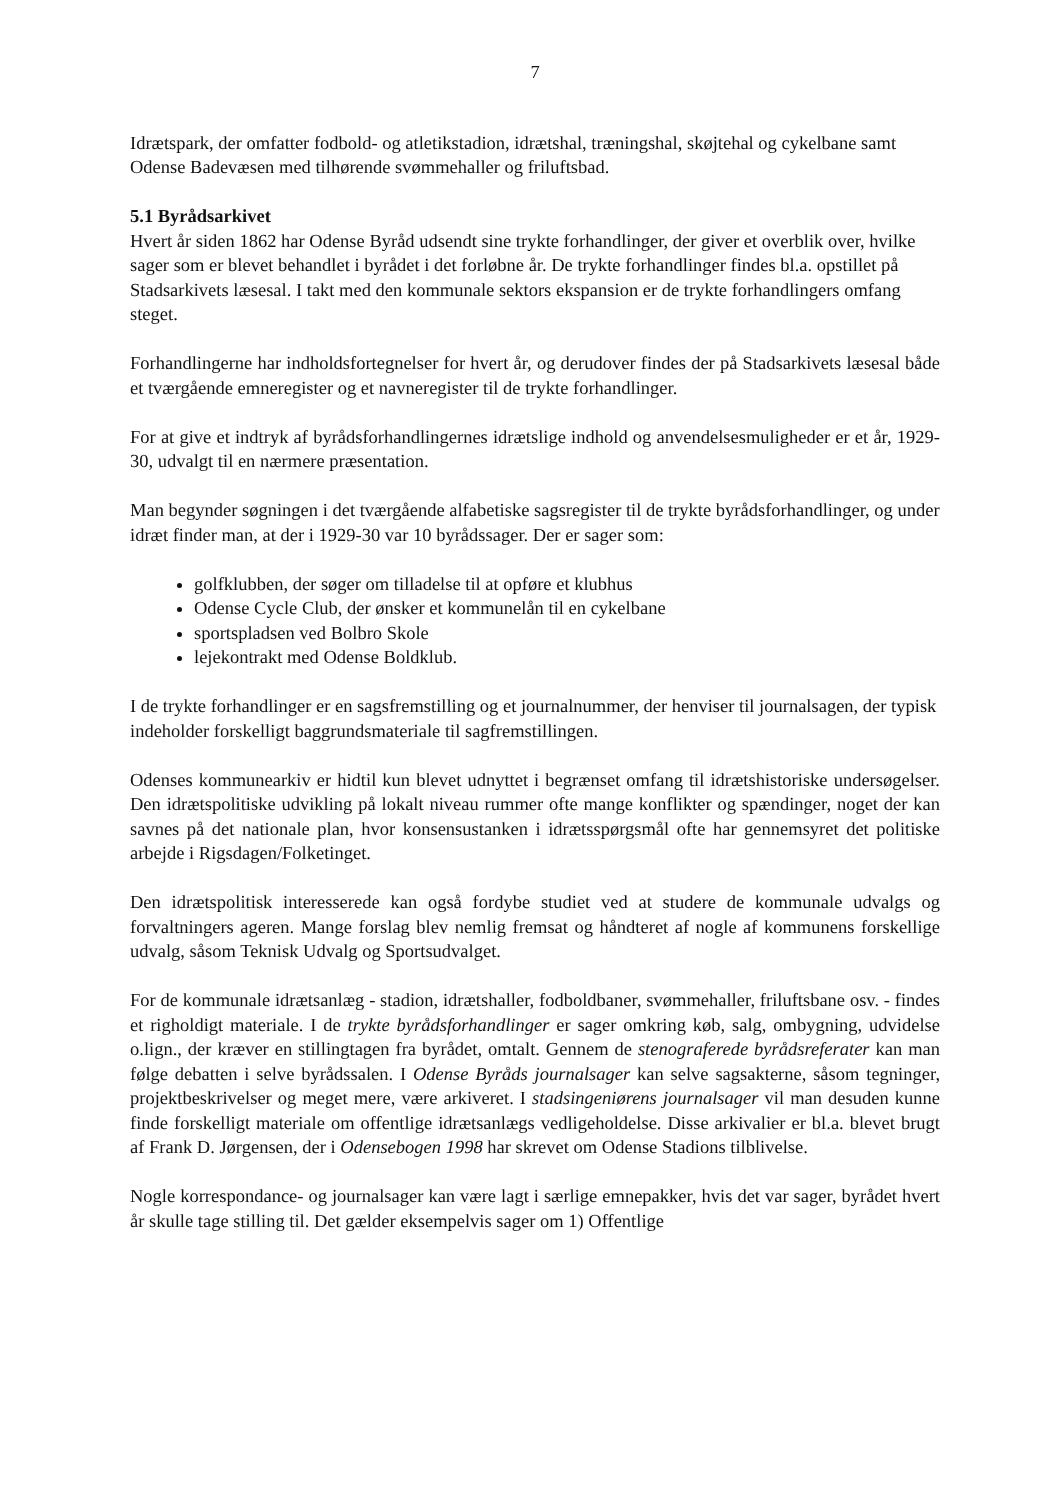7
Idrætspark, der omfatter fodbold- og atletikstadion, idrætshal, træningshal, skøjtehal og cykel­bane samt Odense Badevæsen med tilhørende svømmehaller og friluftsbad.
5.1 Byrådsarkivet
Hvert år siden 1862 har Odense Byråd udsendt sine trykte forhandlinger, der giver et overblik over, hvilke sager som er blevet behandlet i byrådet i det forløbne år. De trykte forhandlinger findes bl.a. opstillet på Stadsarkivets læsesal. I takt med den kommunale sektors ekspansion er de trykte forhandlingers omfang steget.
Forhandlingerne har indholdsfortegnelser for hvert år, og derudover findes der på Stadsarki­vets læsesal både et tværgående emneregister og et navneregister til de trykte forhandlinger.
For at give et indtryk af byrådsforhandlingernes idrætslige indhold og anvendelsesmuligheder er et år, 1929-30, udvalgt til en nærmere præsentation.
Man begynder søgningen i det tværgående alfabetiske sagsregister til de trykte byrådsforhand­linger, og under idræt finder man, at der i 1929-30 var 10 byrådssager. Der er sager som:
golfklubben, der søger om tilladelse til at opføre et klubhus
Odense Cycle Club, der ønsker et kommunelån til en cykelbane
sportspladsen ved Bolbro Skole
lejekontrakt med Odense Boldklub.
I de trykte forhandlinger er en sagsfremstilling og et journalnummer, der henviser til journalsa­gen, der typisk indeholder forskelligt baggrundsmateriale til sagfremstillingen.
Odenses kommunearkiv er hidtil kun blevet udnyttet i begrænset omfang til idrætshistoriske undersøgelser. Den idrætspolitiske udvikling på lokalt niveau rummer ofte mange konflikter og spændinger, noget der kan savnes på det nationale plan, hvor konsensustanken i idrætsspørgs­mål ofte har gennemsyret det politiske arbejde i Rigsdagen/Folketinget.
Den idrætspolitisk interesserede kan også fordybe studiet ved at studere de kommunale udvalgs og forvaltningers ageren. Mange forslag blev nemlig fremsat og håndteret af nogle af kommunens forskellige udvalg, såsom Teknisk Udvalg og Sportsudvalget.
For de kommunale idrætsanlæg - stadion, idrætshaller, fodboldbaner, svømmehaller, frilufts­bane osv. - findes et righoldigt materiale. I de trykte byrådsforhandlinger er sager omkring køb, salg, ombygning, udvidelse o.lign., der kræver en stillingtagen fra byrådet, omtalt. Gennem de stenograferede byrådsreferater kan man følge debatten i selve byrådssalen. I Odense Byråds journalsager kan selve sagsakterne, såsom tegninger, projektbeskrivelser og meget mere, være arkiveret. I stadsingeniørens journalsager vil man desuden kunne finde forskelligt materiale om offentlige idrætsanlægs vedligeholdelse. Disse arkivalier er bl.a. blevet brugt af Frank D. Jørgensen, der i Odensebogen 1998 har skrevet om Odense Stadions tilblivelse.
Nogle korrespondance- og journalsager kan være lagt i særlige emnepakker, hvis det var sager, byrådet hvert år skulle tage stilling til. Det gælder eksempelvis sager om 1) Offentlige